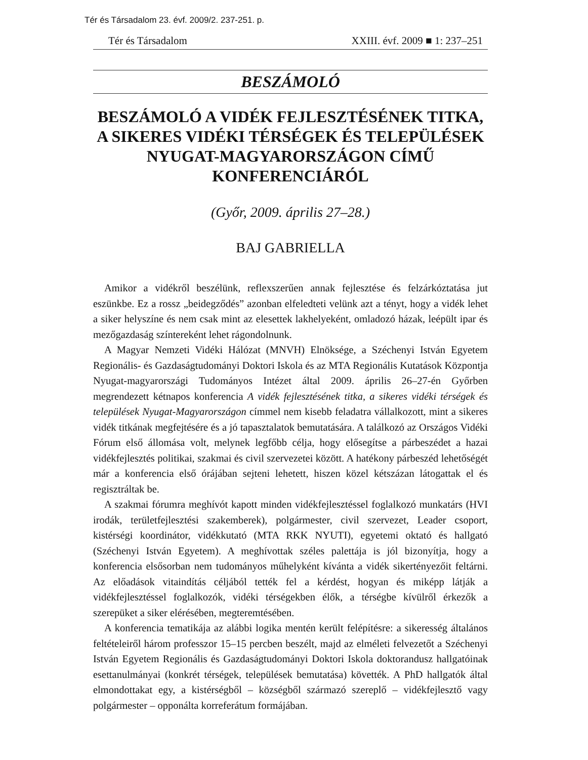Tér és Társadalom 23. évf. 2009/2. 237-251. p.
Tér és Társadalom XXIII. évf. 2009 ■ 1: 237–251
BESZÁMOLÓ
BESZÁMOLÓ A VIDÉK FEJLESZTÉSÉNEK TITKA, A SIKERES VIDÉKI TÉRSÉGEK ÉS TELEPÜLÉSEK NYUGAT-MAGYARORSZÁGON CÍMŰ KONFERENCIÁRÓL
(Győr, 2009. április 27–28.)
BAJ GABRIELLA
Amikor a vidékről beszélünk, reflexszerűen annak fejlesztése és felzárkóztatása jut eszünkbe. Ez a rossz „beidegződés” azonban elfeledteti velünk azt a tényt, hogy a vidék lehet a siker helyszíne és nem csak mint az elesettek lakhelyeként, omladozó házak, leépült ipar és mezőgazdaság színtereként lehet rágondolnunk.
A Magyar Nemzeti Vidéki Hálózat (MNVH) Elnöksége, a Széchenyi István Egyetem Regionális- és Gazdaságtudományi Doktori Iskola és az MTA Regionális Kutatások Központja Nyugat-magyarországi Tudományos Intézet által 2009. április 26–27-én Győrben megrendezett kétnapos konferencia A vidék fejlesztésének titka, a sikeres vidéki térségek és települések Nyugat-Magyarországon címmel nem kisebb feladatra vállalkozott, mint a sikeres vidék titkának megfejtésére és a jó tapasztalatok bemutatására. A találkozó az Országos Vidéki Fórum első állomása volt, melynek legfőbb célja, hogy elősegítse a párbeszédet a hazai vidékfejlesztés politikai, szakmai és civil szervezetei között. A hatékony párbeszéd lehetőségét már a konferencia első órájában sejteni lehetett, hiszen közel kétszázan látogattak el és regisztráltak be.
A szakmai fórumra meghívót kapott minden vidékfejlesztéssel foglalkozó munkatárs (HVI irodák, területfejlesztési szakemberek), polgármester, civil szervezet, Leader csoport, kistérségi koordinátor, vidékkutató (MTA RKK NYUTI), egyetemi oktató és hallgató (Széchenyi István Egyetem). A meghívottak széles palettája is jól bizonyítja, hogy a konferencia elsősorban nem tudományos műhelyként kívánta a vidék sikertényezőit feltárni. Az előadások vitaindítás céljából tették fel a kérdést, hogyan és miképp látják a vidékfejlesztéssel foglalkozók, vidéki térségekben élők, a térségbe kívülről érkezők a szerepüket a siker elérésében, megteremtésében.
A konferencia tematikája az alábbi logika mentén került felépítésre: a sikeresség általános feltételeiről három professzor 15–15 percben beszélt, majd az elméleti felvezetőt a Széchenyi István Egyetem Regionális és Gazdaságtudományi Doktori Iskola doktorandusz hallgatóinak esettanulmányai (konkrét térségek, települések bemutatása) követték. A PhD hallgatók által elmondottakat egy, a kistérségből – községből származó szereplő – vidékfejlesztő vagy polgármester – opponálta korreferátum formájában.